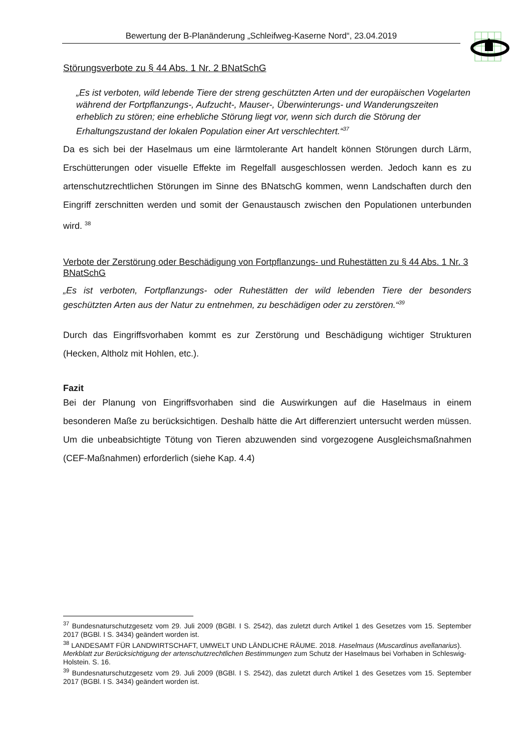Bewertung der B-Planänderung „Schleifweg-Kaserne Nord“, 23.04.2019
Störungsverbote zu § 44 Abs. 1 Nr. 2 BNatSchG
„Es ist verboten, wild lebende Tiere der streng geschützten Arten und der europäischen Vogelarten während der Fortpflanzungs-, Aufzucht-, Mauser-, Überwinterungs- und Wanderungszeiten erheblich zu stören; eine erhebliche Störung liegt vor, wenn sich durch die Störung der Erhaltungszustand der lokalen Population einer Art verschlechtert.“<sup>37</sup>
Da es sich bei der Haselmaus um eine lärmtolerante Art handelt können Störungen durch Lärm, Erschütterungen oder visuelle Effekte im Regelfall ausgeschlossen werden. Jedoch kann es zu artenschutzrechtlichen Störungen im Sinne des BNatschG kommen, wenn Landschaften durch den Eingriff zerschnitten werden und somit der Genaustausch zwischen den Populationen unterbunden wird. <sup>38</sup>
Verbote der Zerstörung oder Beschädigung von Fortpflanzungs- und Ruhestätten zu § 44 Abs. 1 Nr. 3 BNatSchG
„Es ist verboten, Fortpflanzungs- oder Ruhestätten der wild lebenden Tiere der besonders geschützten Arten aus der Natur zu entnehmen, zu beschädigen oder zu zerstören.“<sup>39</sup>
Durch das Eingriffsvorhaben kommt es zur Zerstörung und Beschädigung wichtiger Strukturen (Hecken, Altholz mit Hohlen, etc.).
Fazit
Bei der Planung von Eingriffsvorhaben sind die Auswirkungen auf die Haselmaus in einem besonderen Maße zu berücksichtigen. Deshalb hätte die Art differenziert untersucht werden müssen. Um die unbeabsichtigte Tötung von Tieren abzuwenden sind vorgezogene Ausgleichsmaßnahmen (CEF-Maßnahmen) erforderlich (siehe Kap. 4.4)
<sup>37</sup> Bundesnaturschutzgesetz vom 29. Juli 2009 (BGBl. I S. 2542), das zuletzt durch Artikel 1 des Gesetzes vom 15. September 2017 (BGBl. I S. 3434) geändert worden ist.
<sup>38</sup> LANDESAMT FÜR LANDWIRTSCHAFT, UMWELT UND LÄNDLICHE RÄUME. 2018. Haselmaus (Muscardinus avellanarius). Merkblatt zur Berücksichtigung der artenschutzrechtlichen Bestimmungen zum Schutz der Haselmaus bei Vorhaben in Schleswig-Holstein. S. 16.
<sup>39</sup> Bundesnaturschutzgesetz vom 29. Juli 2009 (BGBl. I S. 2542), das zuletzt durch Artikel 1 des Gesetzes vom 15. September 2017 (BGBl. I S. 3434) geändert worden ist.